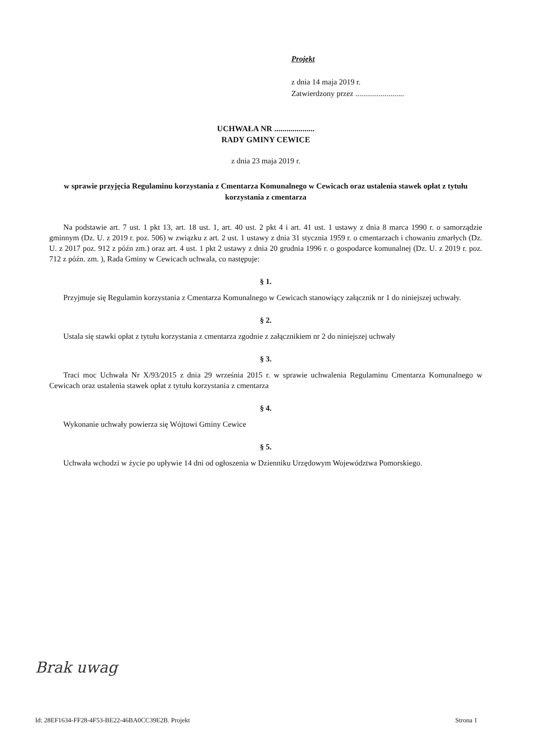Projekt
z dnia 14 maja 2019 r.
Zatwierdzony przez .........................
UCHWAŁA NR ....................
RADY GMINY CEWICE
z dnia 23 maja 2019 r.
w sprawie przyjęcia Regulaminu korzystania z Cmentarza Komunalnego w Cewicach oraz ustalenia stawek opłat z tytułu korzystania z cmentarza
Na podstawie art. 7 ust. 1 pkt 13, art. 18 ust. 1, art. 40 ust. 2 pkt 4 i art. 41 ust. 1 ustawy z dnia 8 marca 1990 r. o samorządzie gminnym (Dz. U. z 2019 r. poz. 506) w związku z art. 2 ust. 1 ustawy z dnia 31 stycznia 1959 r. o cmentarzach i chowaniu zmarłych (Dz. U. z 2017 poz. 912 z późn zm.) oraz art. 4 ust. 1 pkt 2 ustawy z dnia 20 grudnia 1996 r. o gospodarce komunalnej (Dz. U. z 2019 r. poz. 712 z późn. zm. ), Rada Gminy w Cewicach uchwala, co następuje:
§ 1.
Przyjmuje się Regulamin korzystania z Cmentarza Komunalnego w Cewicach stanowiący załącznik nr 1 do niniejszej uchwały.
§ 2.
Ustala się stawki opłat z tytułu korzystania z cmentarza zgodnie z załącznikiem nr 2 do niniejszej uchwały
§ 3.
Traci moc Uchwała Nr X/93/2015 z dnia 29 września 2015 r. w sprawie uchwalenia Regulaminu Cmentarza Komunalnego w Cewicach oraz ustalenia stawek opłat z tytułu korzystania z cmentarza
§ 4.
Wykonanie uchwały powierza się Wójtowi Gminy Cewice
§ 5.
Uchwała wchodzi w życie po upływie 14 dni od ogłoszenia w Dzienniku Urzędowym Województwa Pomorskiego.
Brak uwag
Id: 28EF1634-FF28-4F53-BE22-46BA0CC39E2B. Projekt Strona 1